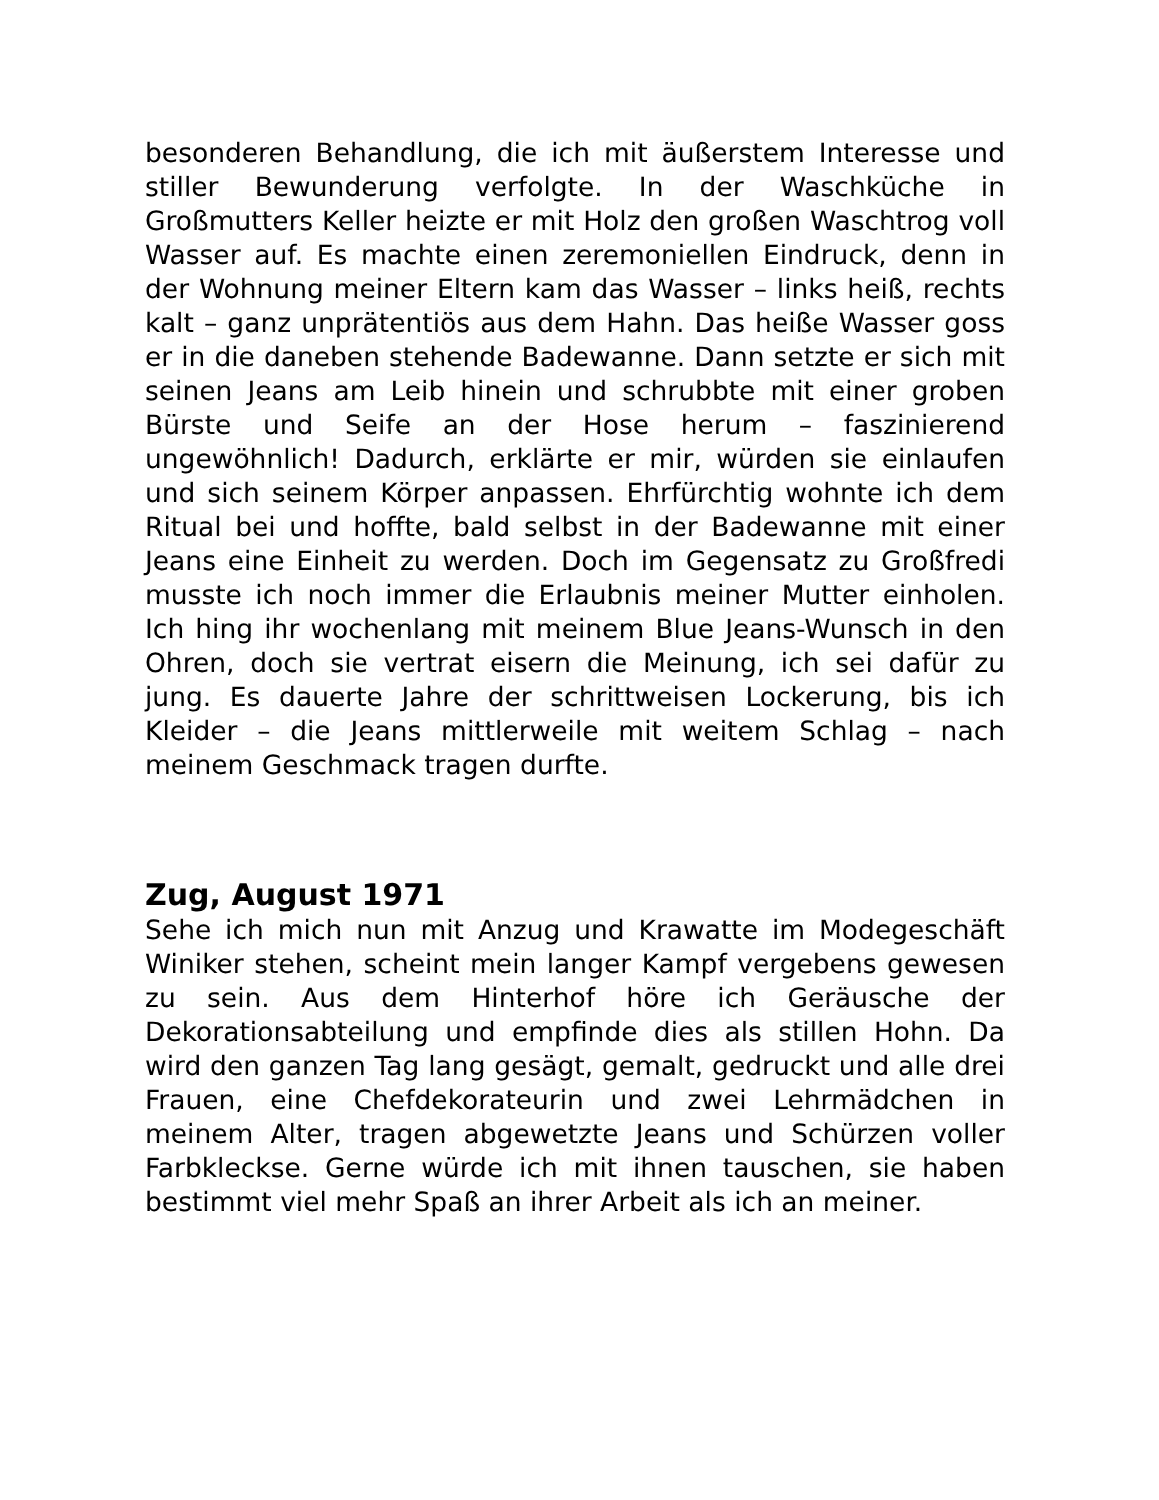besonderen Behandlung, die ich mit äußerstem Interesse und stiller Bewunderung verfolgte. In der Waschküche in Großmutters Keller heizte er mit Holz den großen Waschtrog voll Wasser auf. Es machte einen zeremoniellen Eindruck, denn in der Wohnung meiner Eltern kam das Wasser – links heiß, rechts kalt – ganz unprätentiös aus dem Hahn. Das heiße Wasser goss er in die daneben stehende Badewanne. Dann setzte er sich mit seinen Jeans am Leib hinein und schrubbte mit einer groben Bürste und Seife an der Hose herum – faszinierend ungewöhnlich! Dadurch, erklärte er mir, würden sie einlaufen und sich seinem Körper anpassen. Ehrfürchtig wohnte ich dem Ritual bei und hoffte, bald selbst in der Badewanne mit einer Jeans eine Einheit zu werden. Doch im Gegensatz zu Großfredi musste ich noch immer die Erlaubnis meiner Mutter einholen. Ich hing ihr wochenlang mit meinem Blue Jeans-Wunsch in den Ohren, doch sie vertrat eisern die Meinung, ich sei dafür zu jung. Es dauerte Jahre der schrittweisen Lockerung, bis ich Kleider – die Jeans mittlerweile mit weitem Schlag – nach meinem Geschmack tragen durfte.
Zug, August 1971
Sehe ich mich nun mit Anzug und Krawatte im Modegeschäft Winiker stehen, scheint mein langer Kampf vergebens gewesen zu sein. Aus dem Hinterhof höre ich Geräusche der Dekorationsabteilung und empfinde dies als stillen Hohn. Da wird den ganzen Tag lang gesägt, gemalt, gedruckt und alle drei Frauen, eine Chefdekorateurin und zwei Lehrmädchen in meinem Alter, tragen abgewetzte Jeans und Schürzen voller Farbkleckse. Gerne würde ich mit ihnen tauschen, sie haben bestimmt viel mehr Spaß an ihrer Arbeit als ich an meiner.